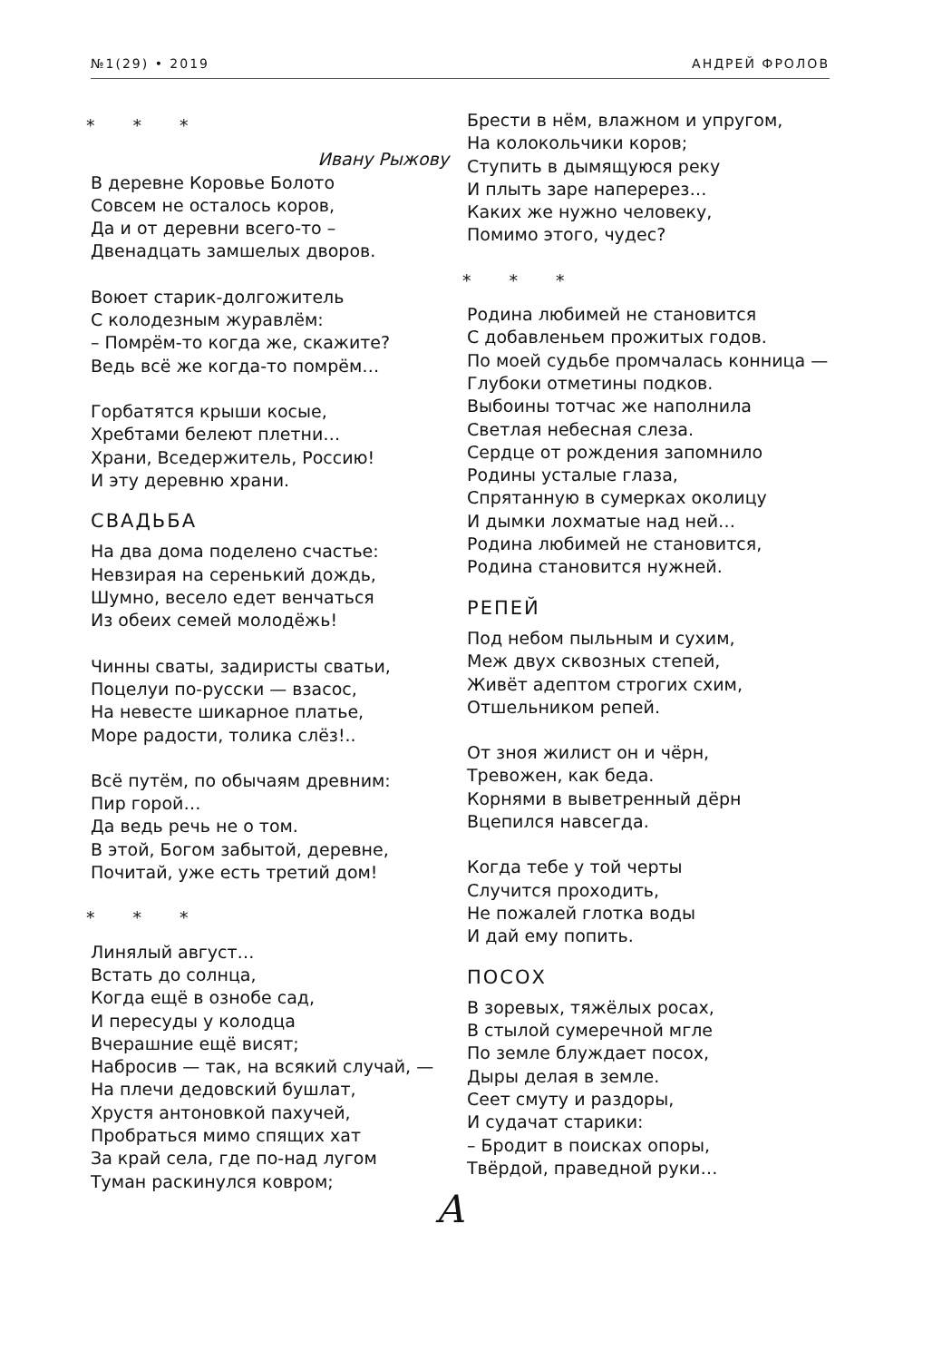№1(29) • 2019 АНДРЕЙ ФРОЛОВ
* * *
Ивану Рыжову
В деревне Коровье Болото
Совсем не осталось коров,
Да и от деревни всего-то –
Двенадцать замшелых дворов.
Воюет старик-долгожитель
С колодезным журавлём:
– Помрём-то когда же, скажите?
Ведь всё же когда-то помрём…
Горбатятся крыши косые,
Хребтами белеют плетни…
Храни, Вседержитель, Россию!
И эту деревню храни.
СВАДЬБА
На два дома поделено счастье:
Невзирая на серенький дождь,
Шумно, весело едет венчаться
Из обеих семей молодёжь!
Чинны сваты, задиристы сватьи,
Поцелуи по-русски — взасос,
На невесте шикарное платье,
Море радости, толика слёз!..
Всё путём, по обычаям древним:
Пир горой…
Да ведь речь не о том.
В этой, Богом забытой, деревне,
Почитай, уже есть третий дом!
* * *
Линялый август…
Встать до солнца,
Когда ещё в ознобе сад,
И пересуды у колодца
Вчерашние ещё висят;
Набросив — так, на всякий случай, —
На плечи дедовский бушлат,
Хрустя антоновкой пахучей,
Пробраться мимо спящих хат
За край села, где по-над лугом
Туман раскинулся ковром;
Брести в нём, влажном и упругом,
На колокольчики коров;
Ступить в дымящуюся реку
И плыть заре наперерез…
Каких же нужно человеку,
Помимо этого, чудес?
* * *
Родина любимей не становится
С добавленьем прожитых годов.
По моей судьбе промчалась конница —
Глубоки отметины подков.
Выбоины тотчас же наполнила
Светлая небесная слеза.
Сердце от рождения запомнило
Родины усталые глаза,
Спрятанную в сумерках околицу
И дымки лохматые над ней…
Родина любимей не становится,
Родина становится нужней.
РЕПЕЙ
Под небом пыльным и сухим,
Меж двух сквозных степей,
Живёт адептом строгих схим,
Отшельником репей.
От зноя жилист он и чёрн,
Тревожен, как беда.
Корнями в выветренный дёрн
Вцепился навсегда.
Когда тебе у той черты
Случится проходить,
Не пожалей глотка воды
И дай ему попить.
ПОСОХ
В зоревых, тяжёлых росах,
В стылой сумеречной мгле
По земле блуждает посох,
Дыры делая в земле.
Сеет смуту и раздоры,
И судачат старики:
– Бродит в поисках опоры,
Твёрдой, праведной руки…
А